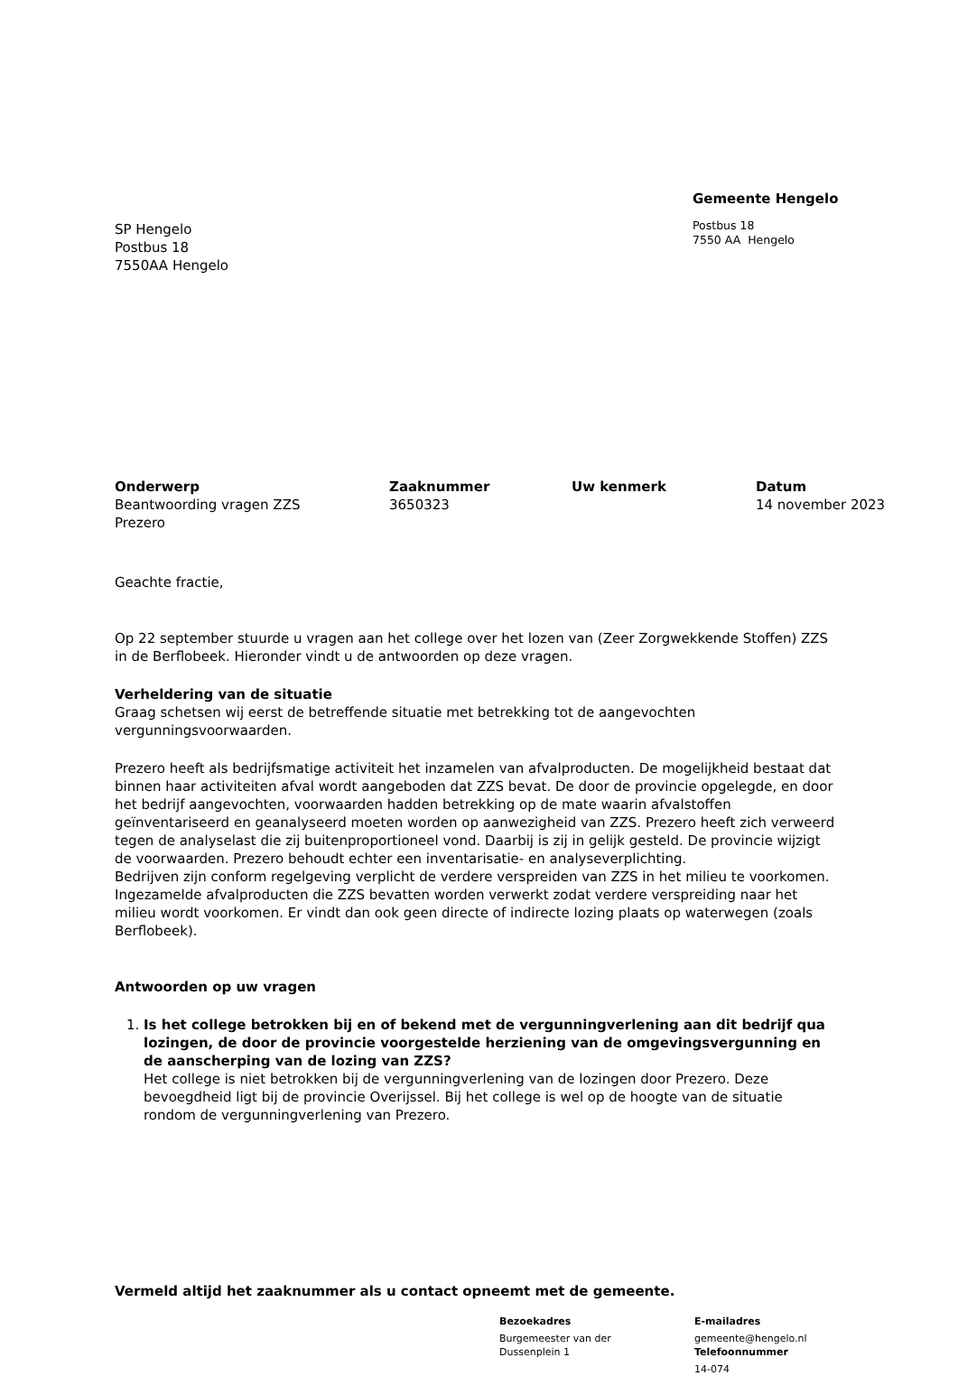SP Hengelo
Postbus 18
7550AA Hengelo
Gemeente Hengelo
Postbus 18
7550 AA Hengelo
Onderwerp
Beantwoording vragen ZZS
Prezero
Zaaknummer
3650323
Uw kenmerk Datum
14 november 2023
Geachte fractie,
Op 22 september stuurde u vragen aan het college over het lozen van (Zeer Zorgwekkende Stoffen) ZZS in de Berflobeek. Hieronder vindt u de antwoorden op deze vragen.
Verheldering van de situatie
Graag schetsen wij eerst de betreffende situatie met betrekking tot de aangevochten vergunningsvoorwaarden.
Prezero heeft als bedrijfsmatige activiteit het inzamelen van afvalproducten. De mogelijkheid bestaat dat binnen haar activiteiten afval wordt aangeboden dat ZZS bevat. De door de provincie opgelegde, en door het bedrijf aangevochten, voorwaarden hadden betrekking op de mate waarin afvalstoffen geïnventariseerd en geanalyseerd moeten worden op aanwezigheid van ZZS. Prezero heeft zich verweerd tegen de analyselast die zij buitenproportioneel vond. Daarbij is zij in gelijk gesteld. De provincie wijzigt de voorwaarden. Prezero behoudt echter een inventarisatie- en analyseverplichting.
Bedrijven zijn conform regelgeving verplicht de verdere verspreiden van ZZS in het milieu te voorkomen. Ingezamelde afvalproducten die ZZS bevatten worden verwerkt zodat verdere verspreiding naar het milieu wordt voorkomen. Er vindt dan ook geen directe of indirecte lozing plaats op waterwegen (zoals Berflobeek).
Antwoorden op uw vragen
1. Is het college betrokken bij en of bekend met de vergunningverlening aan dit bedrijf qua lozingen, de door de provincie voorgestelde herziening van de omgevingsvergunning en de aanscherping van de lozing van ZZS?
Het college is niet betrokken bij de vergunningverlening van de lozingen door Prezero. Deze bevoegdheid ligt bij de provincie Overijssel. Bij het college is wel op de hoogte van de situatie rondom de vergunningverlening van Prezero.
Vermeld altijd het zaaknummer als u contact opneemt met de gemeente.
Bezoekadres
Burgemeester van der
Dussenplein 1
E-mailadres
gemeente@hengelo.nl
Telefoonnummer
14-074